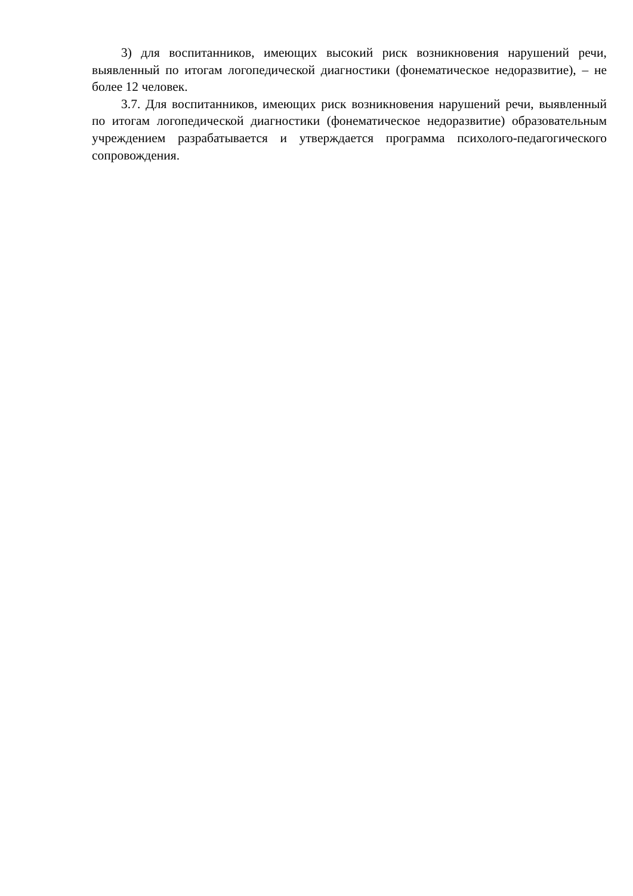3) для воспитанников, имеющих высокий риск возникновения нарушений речи, выявленный по итогам логопедической диагностики (фонематическое недоразвитие), – не более 12 человек.
3.7. Для воспитанников, имеющих риск возникновения нарушений речи, выявленный по итогам логопедической диагностики (фонематическое недоразвитие) образовательным учреждением разрабатывается и утверждается программа психолого-педагогического сопровождения.